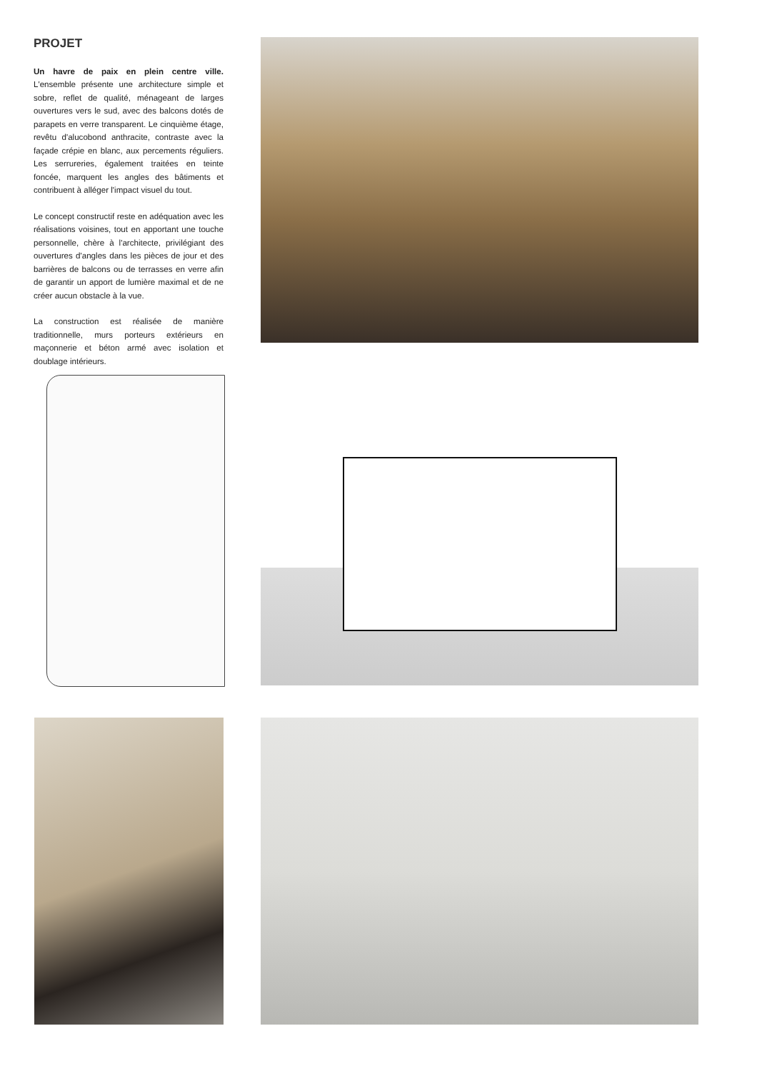PROJET
Un havre de paix en plein centre ville. L'ensemble présente une architecture simple et sobre, reflet de qualité, ménageant de larges ouvertures vers le sud, avec des balcons dotés de parapets en verre transparent. Le cinquième étage, revêtu d'alucobond anthracite, contraste avec la façade crépie en blanc, aux percements réguliers. Les serrureries, également traitées en teinte foncée, marquent les angles des bâtiments et contribuent à alléger l'impact visuel du tout.
Le concept constructif reste en adéquation avec les réalisations voisines, tout en apportant une touche personnelle, chère à l'architecte, privilégiant des ouvertures d'angles dans les pièces de jour et des barrières de balcons ou de terrasses en verre afin de garantir un apport de lumière maximal et de ne créer aucun obstacle à la vue.
La construction est réalisée de manière traditionnelle, murs porteurs extérieurs en maçonnerie et béton armé avec isolation et doublage intérieurs.